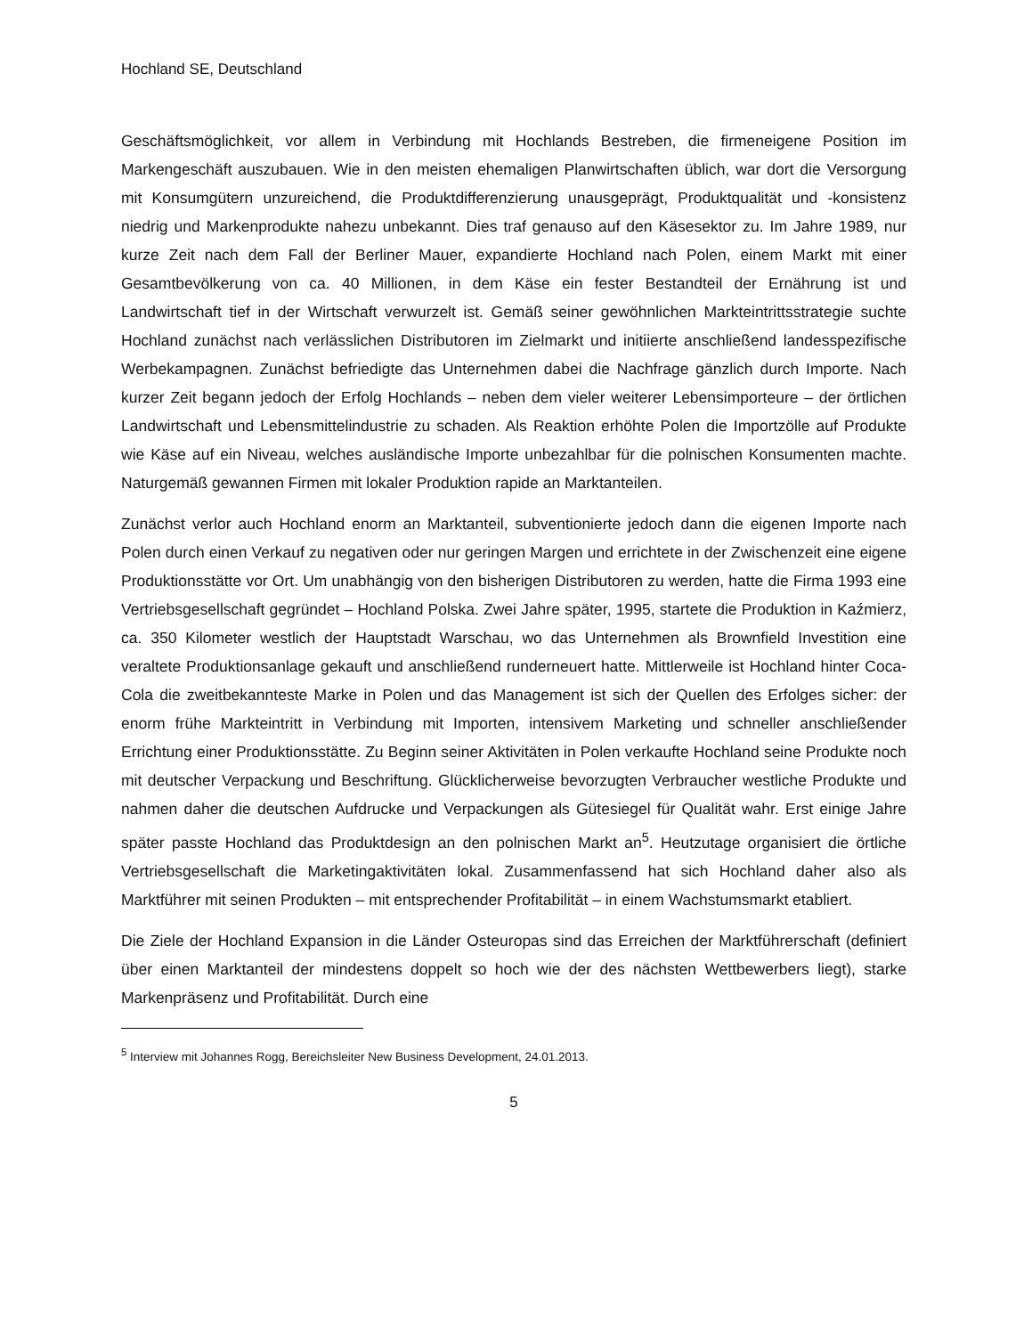Hochland SE, Deutschland
Geschäftsmöglichkeit, vor allem in Verbindung mit Hochlands Bestreben, die firmeneigene Position im Markengeschäft auszubauen. Wie in den meisten ehemaligen Planwirtschaften üblich, war dort die Versorgung mit Konsumgütern unzureichend, die Produktdifferenzierung unausgeprägt, Produktqualität und -konsistenz niedrig und Markenprodukte nahezu unbekannt. Dies traf genauso auf den Käsesektor zu. Im Jahre 1989, nur kurze Zeit nach dem Fall der Berliner Mauer, expandierte Hochland nach Polen, einem Markt mit einer Gesamtbevölkerung von ca. 40 Millionen, in dem Käse ein fester Bestandteil der Ernährung ist und Landwirtschaft tief in der Wirtschaft verwurzelt ist. Gemäß seiner gewöhnlichen Markteintrittsstrategie suchte Hochland zunächst nach verlässlichen Distributoren im Zielmarkt und initiierte anschließend landesspezifische Werbekampagnen. Zunächst befriedigte das Unternehmen dabei die Nachfrage gänzlich durch Importe. Nach kurzer Zeit begann jedoch der Erfolg Hochlands – neben dem vieler weiterer Lebensimporteure – der örtlichen Landwirtschaft und Lebensmittelindustrie zu schaden. Als Reaktion erhöhte Polen die Importzölle auf Produkte wie Käse auf ein Niveau, welches ausländische Importe unbezahlbar für die polnischen Konsumenten machte. Naturgemäß gewannen Firmen mit lokaler Produktion rapide an Marktanteilen.
Zunächst verlor auch Hochland enorm an Marktanteil, subventionierte jedoch dann die eigenen Importe nach Polen durch einen Verkauf zu negativen oder nur geringen Margen und errichtete in der Zwischenzeit eine eigene Produktionsstätte vor Ort. Um unabhängig von den bisherigen Distributoren zu werden, hatte die Firma 1993 eine Vertriebsgesellschaft gegründet – Hochland Polska. Zwei Jahre später, 1995, startete die Produktion in Kaźmierz, ca. 350 Kilometer westlich der Hauptstadt Warschau, wo das Unternehmen als Brownfield Investition eine veraltete Produktionsanlage gekauft und anschließend runderneuert hatte. Mittlerweile ist Hochland hinter Coca-Cola die zweitbekannteste Marke in Polen und das Management ist sich der Quellen des Erfolges sicher: der enorm frühe Markteintritt in Verbindung mit Importen, intensivem Marketing und schneller anschließender Errichtung einer Produktionsstätte. Zu Beginn seiner Aktivitäten in Polen verkaufte Hochland seine Produkte noch mit deutscher Verpackung und Beschriftung. Glücklicherweise bevorzugten Verbraucher westliche Produkte und nahmen daher die deutschen Aufdrucke und Verpackungen als Gütesiegel für Qualität wahr. Erst einige Jahre später passte Hochland das Produktdesign an den polnischen Markt an<sup>5</sup>. Heutzutage organisiert die örtliche Vertriebsgesellschaft die Marketingaktivitäten lokal. Zusammenfassend hat sich Hochland daher also als Marktführer mit seinen Produkten – mit entsprechender Profitabilität – in einem Wachstumsmarkt etabliert.
Die Ziele der Hochland Expansion in die Länder Osteuropas sind das Erreichen der Marktführerschaft (definiert über einen Marktanteil der mindestens doppelt so hoch wie der des nächsten Wettbewerbers liegt), starke Markenpräsenz und Profitabilität. Durch eine
<sup>5</sup> Interview mit Johannes Rogg, Bereichsleiter New Business Development, 24.01.2013.
5